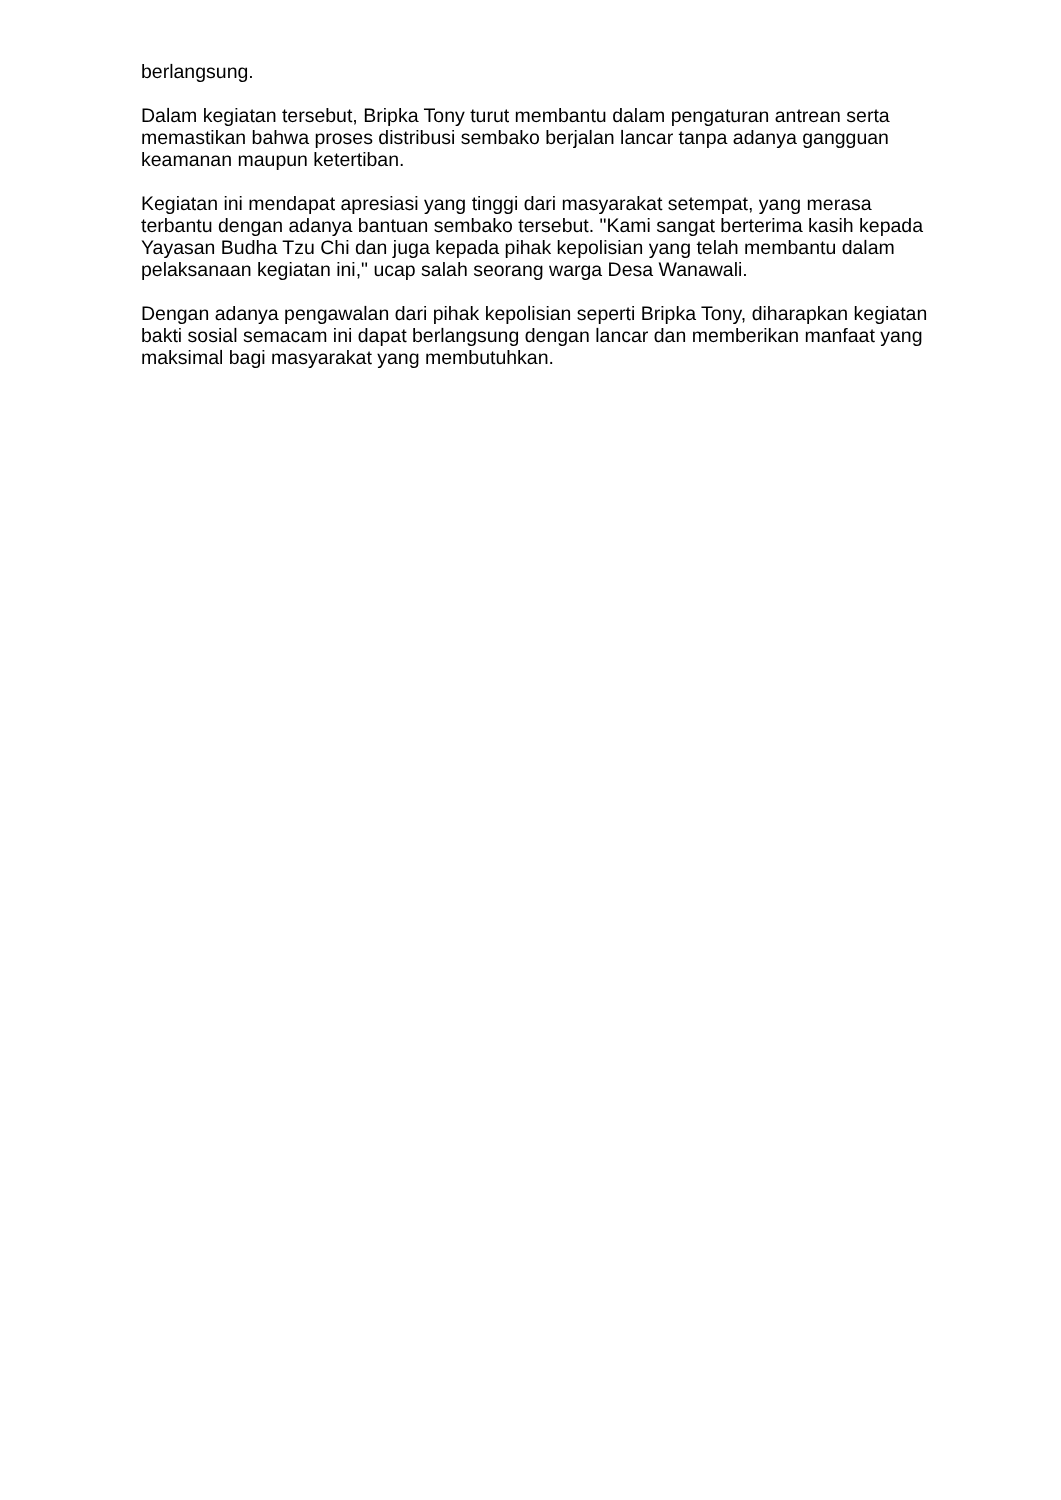berlangsung.
Dalam kegiatan tersebut, Bripka Tony turut membantu dalam pengaturan antrean serta memastikan bahwa proses distribusi sembako berjalan lancar tanpa adanya gangguan keamanan maupun ketertiban.
Kegiatan ini mendapat apresiasi yang tinggi dari masyarakat setempat, yang merasa terbantu dengan adanya bantuan sembako tersebut. "Kami sangat berterima kasih kepada Yayasan Budha Tzu Chi dan juga kepada pihak kepolisian yang telah membantu dalam pelaksanaan kegiatan ini," ucap salah seorang warga Desa Wanawali.
Dengan adanya pengawalan dari pihak kepolisian seperti Bripka Tony, diharapkan kegiatan bakti sosial semacam ini dapat berlangsung dengan lancar dan memberikan manfaat yang maksimal bagi masyarakat yang membutuhkan.